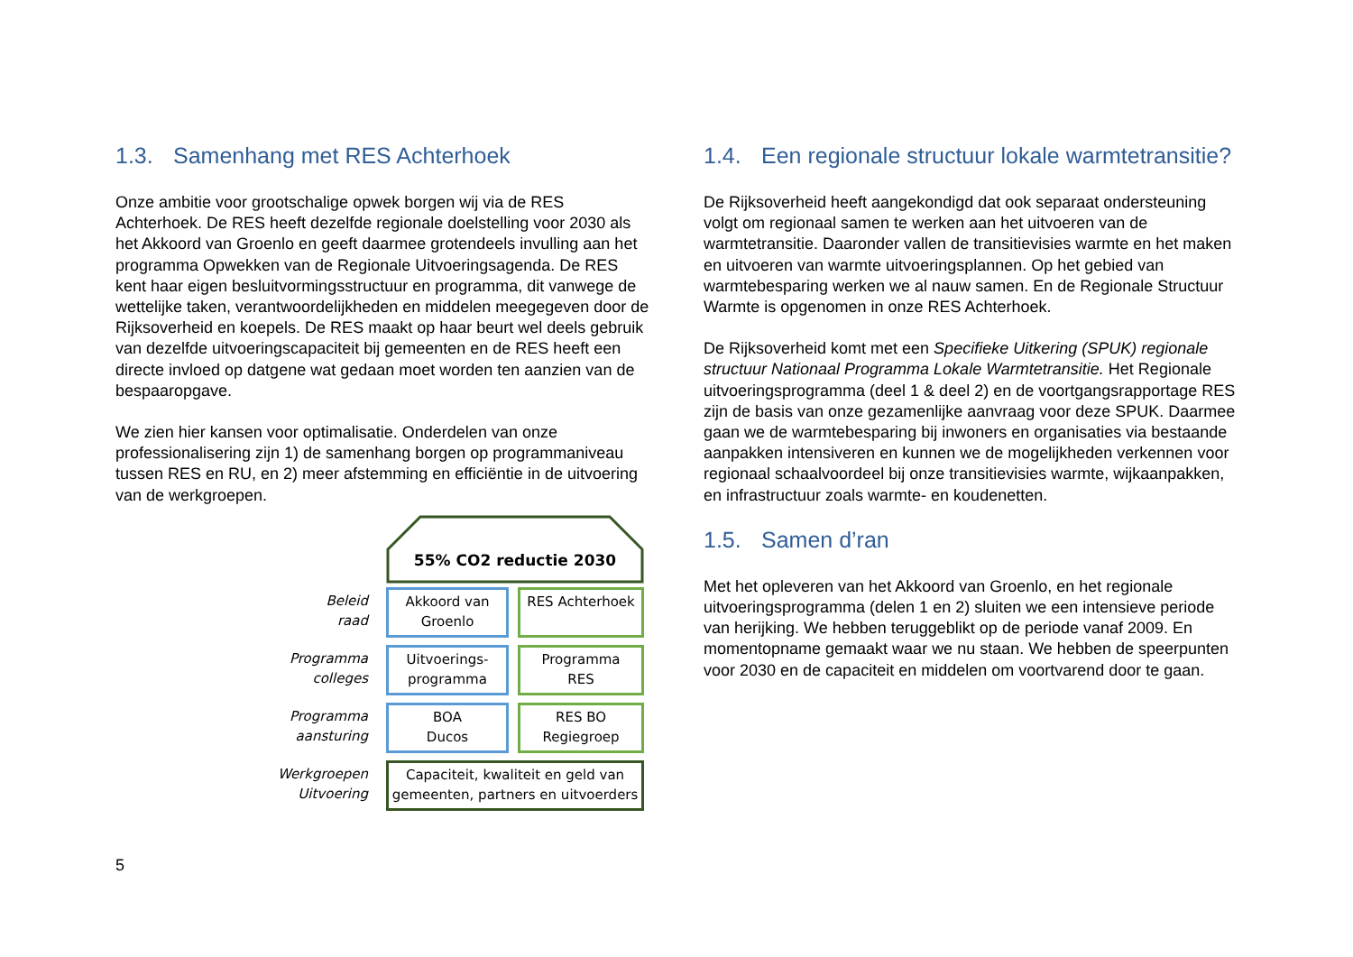1.3. Samenhang met RES Achterhoek
Onze ambitie voor grootschalige opwek borgen wij via de RES Achterhoek. De RES heeft dezelfde regionale doelstelling voor 2030 als het Akkoord van Groenlo en geeft daarmee grotendeels invulling aan het programma Opwekken van de Regionale Uitvoeringsagenda. De RES kent haar eigen besluitvormingsstructuur en programma, dit vanwege de wettelijke taken, verantwoordelijkheden en middelen meegegeven door de Rijksoverheid en koepels. De RES maakt op haar beurt wel deels gebruik van dezelfde uitvoeringscapaciteit bij gemeenten en de RES heeft een directe invloed op datgene wat gedaan moet worden ten aanzien van de bespaaropgave.
We zien hier kansen voor optimalisatie. Onderdelen van onze professionalisering zijn 1) de samenhang borgen op programmaniveau tussen RES en RU, en 2) meer afstemming en efficiëntie in de uitvoering van de werkgroepen.
55% CO2 reductie 2030
Beleid
raad
Akkoord van
Groenlo
RES Achterhoek
Programma
colleges
Uitvoerings-
programma
Programma
RES
Programma
aansturing
BOA
Ducos
RES BO
Regiegroep
Werkgroepen
Uitvoering
Capaciteit, kwaliteit en geld van
gemeenten, partners en uitvoerders
5
1.4. Een regionale structuur lokale warmtetransitie?
De Rijksoverheid heeft aangekondigd dat ook separaat ondersteuning volgt om regionaal samen te werken aan het uitvoeren van de warmtetransitie. Daaronder vallen de transitievisies warmte en het maken en uitvoeren van warmte uitvoeringsplannen. Op het gebied van warmtebesparing werken we al nauw samen. En de Regionale Structuur Warmte is opgenomen in onze RES Achterhoek.
De Rijksoverheid komt met een Specifieke Uitkering (SPUK) regionale structuur Nationaal Programma Lokale Warmtetransitie. Het Regionale uitvoeringsprogramma (deel 1 & deel 2) en de voortgangsrapportage RES zijn de basis van onze gezamenlijke aanvraag voor deze SPUK. Daarmee gaan we de warmtebesparing bij inwoners en organisaties via bestaande aanpakken intensiveren en kunnen we de mogelijkheden verkennen voor regionaal schaalvoordeel bij onze transitievisies warmte, wijkaanpakken, en infrastructuur zoals warmte- en koudenetten.
1.5. Samen d’ran
Met het opleveren van het Akkoord van Groenlo, en het regionale uitvoeringsprogramma (delen 1 en 2) sluiten we een intensieve periode van herijking. We hebben teruggeblikt op de periode vanaf 2009. En momentopname gemaakt waar we nu staan. We hebben de speerpunten voor 2030 en de capaciteit en middelen om voortvarend door te gaan.